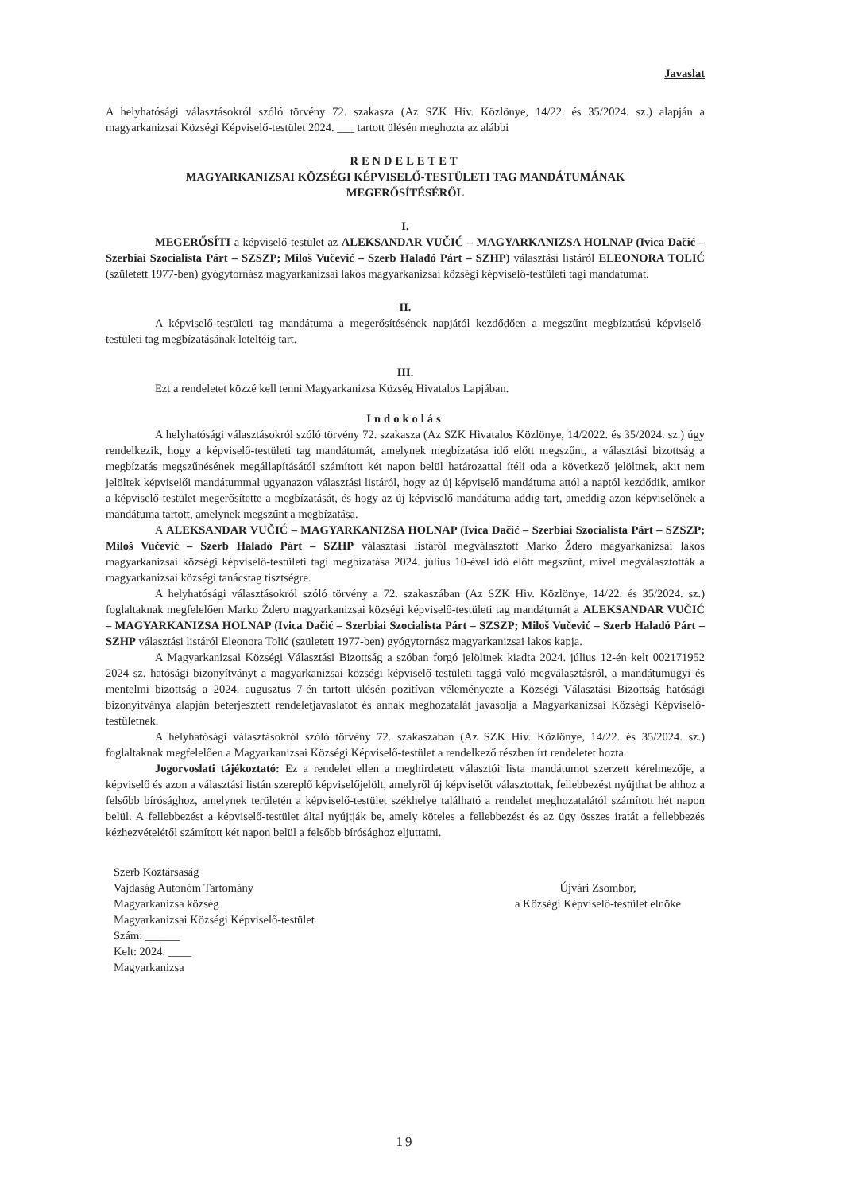Javaslat
A helyhatósági választásokról szóló törvény 72. szakasza (Az SZK Hiv. Közlönye, 14/22. és 35/2024. sz.) alapján a magyarkanizsai Községi Képviselő-testület 2024. ___ tartott ülésén meghozta az alábbi
RENDELETET
MAGYARKANIZSAI KÖZSÉGI KÉPVISELŐ-TESTÜLETI TAG MANDÁTUMÁNAK
MEGERŐSÍTÉSÉRŐL
I.
MEGERŐSÍTI a képviselő-testület az ALEKSANDAR VUČIĆ – MAGYARKANIZSA HOLNAP (Ivica Dačić – Szerbiai Szocialista Párt – SZSZP; Miloš Vučević – Szerb Haladó Párt – SZHP) választási listáról ELEONORA TOLIĆ (született 1977-ben) gyógytornász magyarkanizsai lakos magyarkanizsai községi képviselő-testületi tagi mandátumát.
II.
A képviselő-testületi tag mandátuma a megerősítésének napjától kezdődően a megszűnt megbízatású képviselő-testületi tag megbízatásának leteltéig tart.
III.
Ezt a rendeletet közzé kell tenni Magyarkanizsa Község Hivatalos Lapjában.
Indokolás
A helyhatósági választásokról szóló törvény 72. szakasza (Az SZK Hivatalos Közlönye, 14/2022. és 35/2024. sz.) úgy rendelkezik, hogy a képviselő-testületi tag mandátumát, amelynek megbízatása idő előtt megszűnt, a választási bizottság a megbízatás megszűnésének megállapításától számított két napon belül határozattal ítéli oda a következő jelöltnek, akit nem jelöltek képviselői mandátummal ugyanazon választási listáról, hogy az új képviselő mandátuma attól a naptól kezdődik, amikor a képviselő-testület megerősítette a megbízatását, és hogy az új képviselő mandátuma addig tart, ameddig azon képviselőnek a mandátuma tartott, amelynek megszűnt a megbízatása.
A ALEKSANDAR VUČIĆ – MAGYARKANIZSA HOLNAP (Ivica Dačić – Szerbiai Szocialista Párt – SZSZP; Miloš Vučević – Szerb Haladó Párt – SZHP választási listáról megválasztott Marko Ždero magyarkanizsai lakos magyarkanizsai községi képviselő-testületi tagi megbízatása 2024. július 10-ével idő előtt megszűnt, mivel megválasztották a magyarkanizsai községi tanácstag tisztségre.
A helyhatósági választásokról szóló törvény a 72. szakaszában (Az SZK Hiv. Közlönye, 14/22. és 35/2024. sz.) foglaltaknak megfelelően Marko Ždero magyarkanizsai községi képviselő-testületi tag mandátumát a ALEKSANDAR VUČIĆ – MAGYARKANIZSA HOLNAP (Ivica Dačić – Szerbiai Szocialista Párt – SZSZP; Miloš Vučević – Szerb Haladó Párt – SZHP választási listáról Eleonora Tolić (született 1977-ben) gyógytornász magyarkanizsai lakos kapja.
A Magyarkanizsai Községi Választási Bizottság a szóban forgó jelöltnek kiadta 2024. július 12-én kelt 002171952 2024 sz. hatósági bizonyítványt a magyarkanizsai községi képviselő-testületi taggá való megválasztásról, a mandátumügyi és mentelmi bizottság a 2024. augusztus 7-én tartott ülésén pozitívan véleményezte a Községi Választási Bizottság hatósági bizonyítványa alapján beterjesztett rendeletjavaslatot és annak meghozatalát javasolja a Magyarkanizsai Községi Képviselő-testületnek.
A helyhatósági választásokról szóló törvény 72. szakaszában (Az SZK Hiv. Közlönye, 14/22. és 35/2024. sz.) foglaltaknak megfelelően a Magyarkanizsai Községi Képviselő-testület a rendelkező részben írt rendeletet hozta.
Jogorvoslati tájékoztató: Ez a rendelet ellen a meghirdetett választói lista mandátumot szerzett kérelmezője, a képviselő és azon a választási listán szereplő képviselőjelölt, amelyről új képviselőt választottak, fellebbezést nyújthat be ahhoz a felsőbb bírósághoz, amelynek területén a képviselő-testület székhelye található a rendelet meghozatalától számított hét napon belül. A fellebbezést a képviselő-testület által nyújtják be, amely köteles a fellebbezést és az ügy összes iratát a fellebbezés kézhezvételétől számított két napon belül a felsőbb bírósághoz eljuttatni.
Szerb Köztársaság
Vajdaság Autonóm Tartomány
Magyarkanizsa község
Magyarkanizsai Községi Képviselő-testület
Szám: ______
Kelt: 2024. ____
Magyarkanizsa
Újvári Zsombor,
a Községi Képviselő-testület elnöke
19